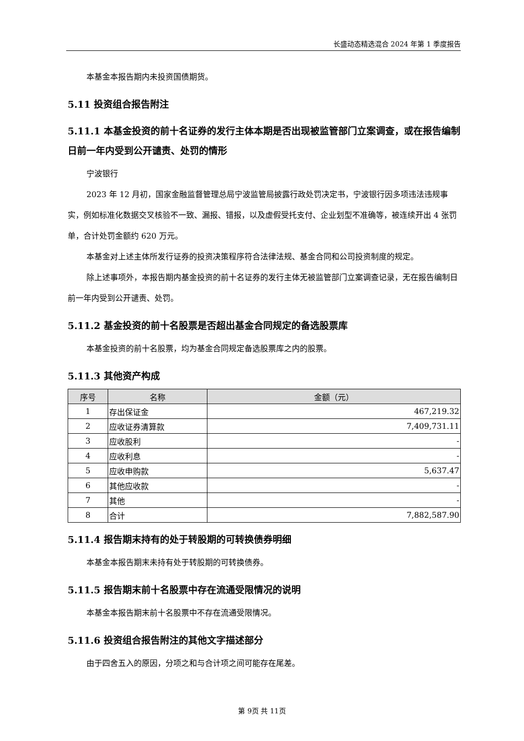长盛动态精选混合 2024 年第 1 季度报告
本基金本报告期内未投资国债期货。
5.11 投资组合报告附注
5.11.1 本基金投资的前十名证券的发行主体本期是否出现被监管部门立案调查，或在报告编制日前一年内受到公开谴责、处罚的情形
宁波银行
2023 年 12 月初，国家金融监督管理总局宁波监管局披露行政处罚决定书，宁波银行因多项违法违规事实，例如标准化数据交叉核验不一致、漏报、错报，以及虚假受托支付、企业划型不准确等，被连续开出 4 张罚单，合计处罚金额约 620 万元。
本基金对上述主体所发行证券的投资决策程序符合法律法规、基金合同和公司投资制度的规定。
除上述事项外，本报告期内基金投资的前十名证券的发行主体无被监管部门立案调查记录，无在报告编制日前一年内受到公开谴责、处罚。
5.11.2 基金投资的前十名股票是否超出基金合同规定的备选股票库
本基金投资的前十名股票，均为基金合同规定备选股票库之内的股票。
5.11.3 其他资产构成
| 序号 | 名称 | 金额（元） |
| --- | --- | --- |
| 1 | 存出保证金 | 467,219.32 |
| 2 | 应收证券清算款 | 7,409,731.11 |
| 3 | 应收股利 | - |
| 4 | 应收利息 | - |
| 5 | 应收申购款 | 5,637.47 |
| 6 | 其他应收款 | - |
| 7 | 其他 | - |
| 8 | 合计 | 7,882,587.90 |
5.11.4 报告期末持有的处于转股期的可转换债券明细
本基金本报告期末未持有处于转股期的可转换债券。
5.11.5 报告期末前十名股票中存在流通受限情况的说明
本基金本报告期末前十名股票中不存在流通受限情况。
5.11.6 投资组合报告附注的其他文字描述部分
由于四舍五入的原因，分项之和与合计项之间可能存在尾差。
第 9页 共 11页